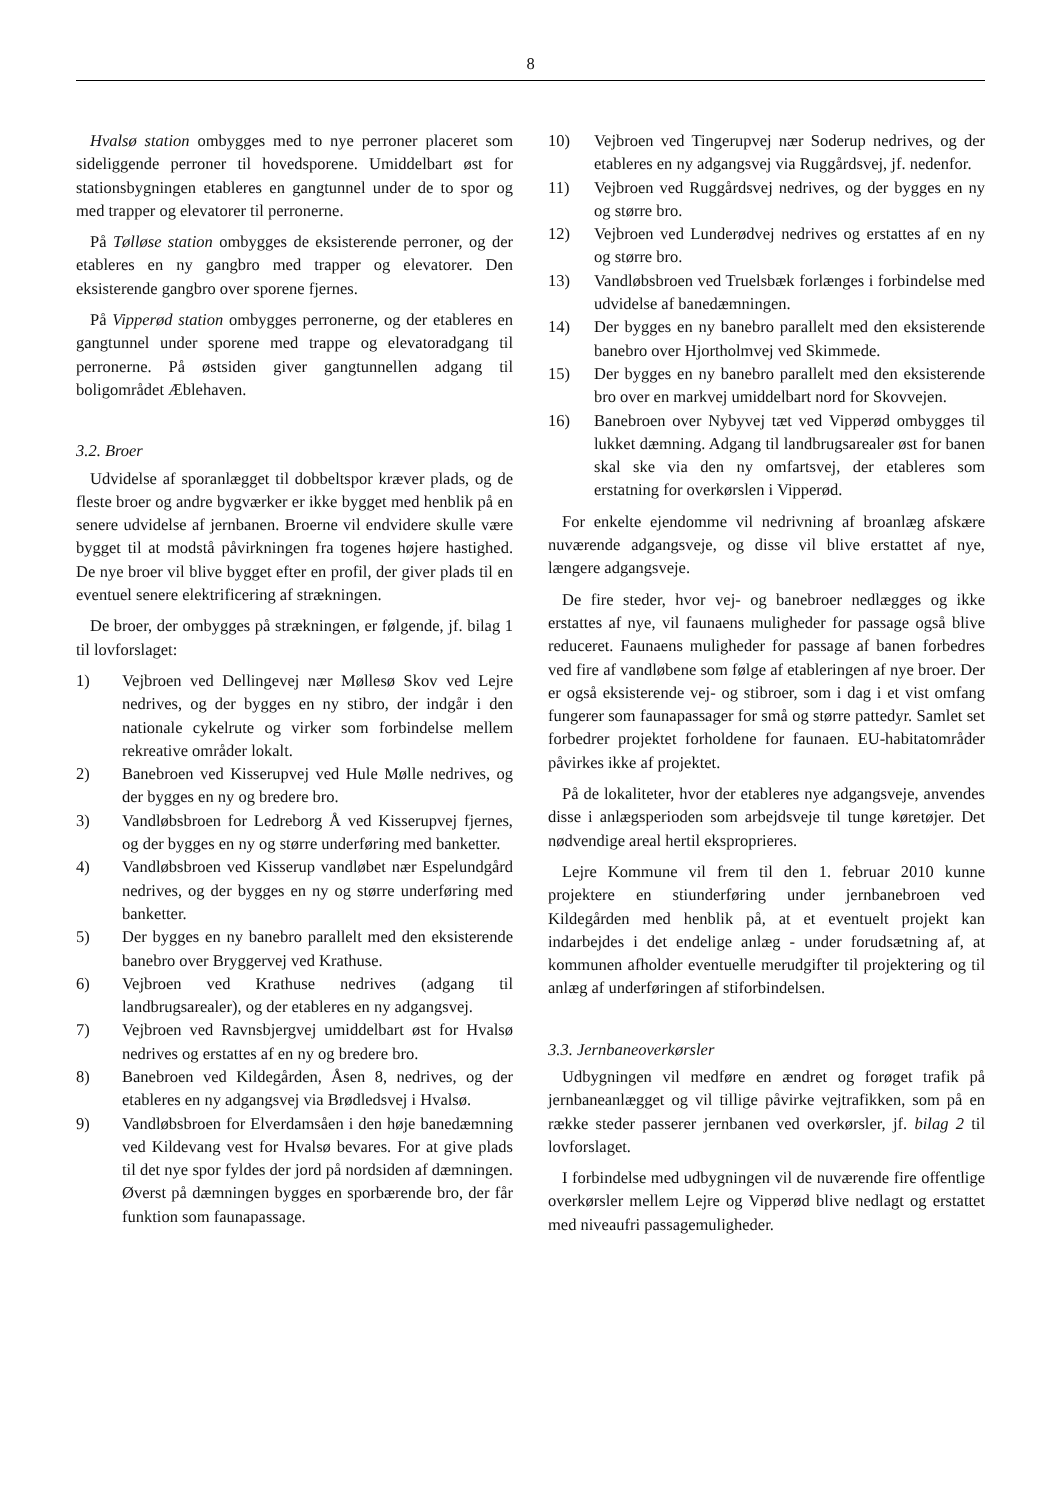8
Hvalsø station ombygges med to nye perroner placeret som sideliggende perroner til hovedsporene. Umiddelbart øst for stationsbygningen etableres en gangtunnel under de to spor og med trapper og elevatorer til perronerne.
På Tølløse station ombygges de eksisterende perroner, og der etableres en ny gangbro med trapper og elevatorer. Den eksisterende gangbro over sporene fjernes.
På Vipperød station ombygges perronerne, og der etableres en gangtunnel under sporene med trappe og elevatoradgang til perronerne. På østsiden giver gangtunnellen adgang til boligområdet Æblehaven.
3.2. Broer
Udvidelse af sporanlægget til dobbeltspor kræver plads, og de fleste broer og andre bygværker er ikke bygget med henblik på en senere udvidelse af jernbanen. Broerne vil endvidere skulle være bygget til at modstå påvirkningen fra togenes højere hastighed. De nye broer vil blive bygget efter en profil, der giver plads til en eventuel senere elektrificering af strækningen.
De broer, der ombygges på strækningen, er følgende, jf. bilag 1 til lovforslaget:
1) Vejbroen ved Dellingevej nær Møllesø Skov ved Lejre nedrives, og der bygges en ny stibro, der indgår i den nationale cykelrute og virker som forbindelse mellem rekreative områder lokalt.
2) Banebroen ved Kisserupvej ved Hule Mølle nedrives, og der bygges en ny og bredere bro.
3) Vandløbsbroen for Ledreborg Å ved Kisserupvej fjernes, og der bygges en ny og større underføring med banketter.
4) Vandløbsbroen ved Kisserup vandløbet nær Espelundgård nedrives, og der bygges en ny og større underføring med banketter.
5) Der bygges en ny banebro parallelt med den eksisterende banebro over Bryggervej ved Krathuse.
6) Vejbroen ved Krathuse nedrives (adgang til landbrugsarealer), og der etableres en ny adgangsvej.
7) Vejbroen ved Ravnsbjergvej umiddelbart øst for Hvalsø nedrives og erstattes af en ny og bredere bro.
8) Banebroen ved Kildegården, Åsen 8, nedrives, og der etableres en ny adgangsvej via Brødledsvej i Hvalsø.
9) Vandløbsbroen for Elverdamsåen i den høje banedæmning ved Kildevang vest for Hvalsø bevares. For at give plads til det nye spor fyldes der jord på nordsiden af dæmningen. Øverst på dæmningen bygges en sporbærende bro, der får funktion som faunapassage.
10) Vejbroen ved Tingerupvej nær Soderup nedrives, og der etableres en ny adgangsvej via Ruggårdsvej, jf. nedenfor.
11) Vejbroen ved Ruggårdsvej nedrives, og der bygges en ny og større bro.
12) Vejbroen ved Lunderødvej nedrives og erstattes af en ny og større bro.
13) Vandløbsbroen ved Truelsbæk forlænges i forbindelse med udvidelse af banedæmningen.
14) Der bygges en ny banebro parallelt med den eksisterende banebro over Hjortholmvej ved Skimmede.
15) Der bygges en ny banebro parallelt med den eksisterende bro over en markvej umiddelbart nord for Skovvejen.
16) Banebroen over Nybyvej tæt ved Vipperød ombygges til lukket dæmning. Adgang til landbrugsarealer øst for banen skal ske via den ny omfartsvej, der etableres som erstatning for overkørslen i Vipperød.
For enkelte ejendomme vil nedrivning af broanlæg afskære nuværende adgangsveje, og disse vil blive erstattet af nye, længere adgangsveje.
De fire steder, hvor vej- og banebroer nedlægges og ikke erstattes af nye, vil faunaens muligheder for passage også blive reduceret. Faunaens muligheder for passage af banen forbedres ved fire af vandløbene som følge af etableringen af nye broer. Der er også eksisterende vej- og stibroer, som i dag i et vist omfang fungerer som faunapassager for små og større pattedyr. Samlet set forbedrer projektet forholdene for faunaen. EU-habitatområder påvirkes ikke af projektet.
På de lokaliteter, hvor der etableres nye adgangsveje, anvendes disse i anlægsperioden som arbejdsveje til tunge køretøjer. Det nødvendige areal hertil eksproprieres.
Lejre Kommune vil frem til den 1. februar 2010 kunne projektere en stiunderføring under jernbanebroen ved Kildegården med henblik på, at et eventuelt projekt kan indarbejdes i det endelige anlæg - under forudsætning af, at kommunen afholder eventuelle merudgifter til projektering og til anlæg af underføringen af stiforbindelsen.
3.3. Jernbaneoverkørsler
Udbygningen vil medføre en ændret og forøget trafik på jernbaneanlægget og vil tillige påvirke vejtrafikken, som på en række steder passerer jernbanen ved overkørsler, jf. bilag 2 til lovforslaget.
I forbindelse med udbygningen vil de nuværende fire offentlige overkørsler mellem Lejre og Vipperød blive nedlagt og erstattet med niveaufri passagemuligheder.